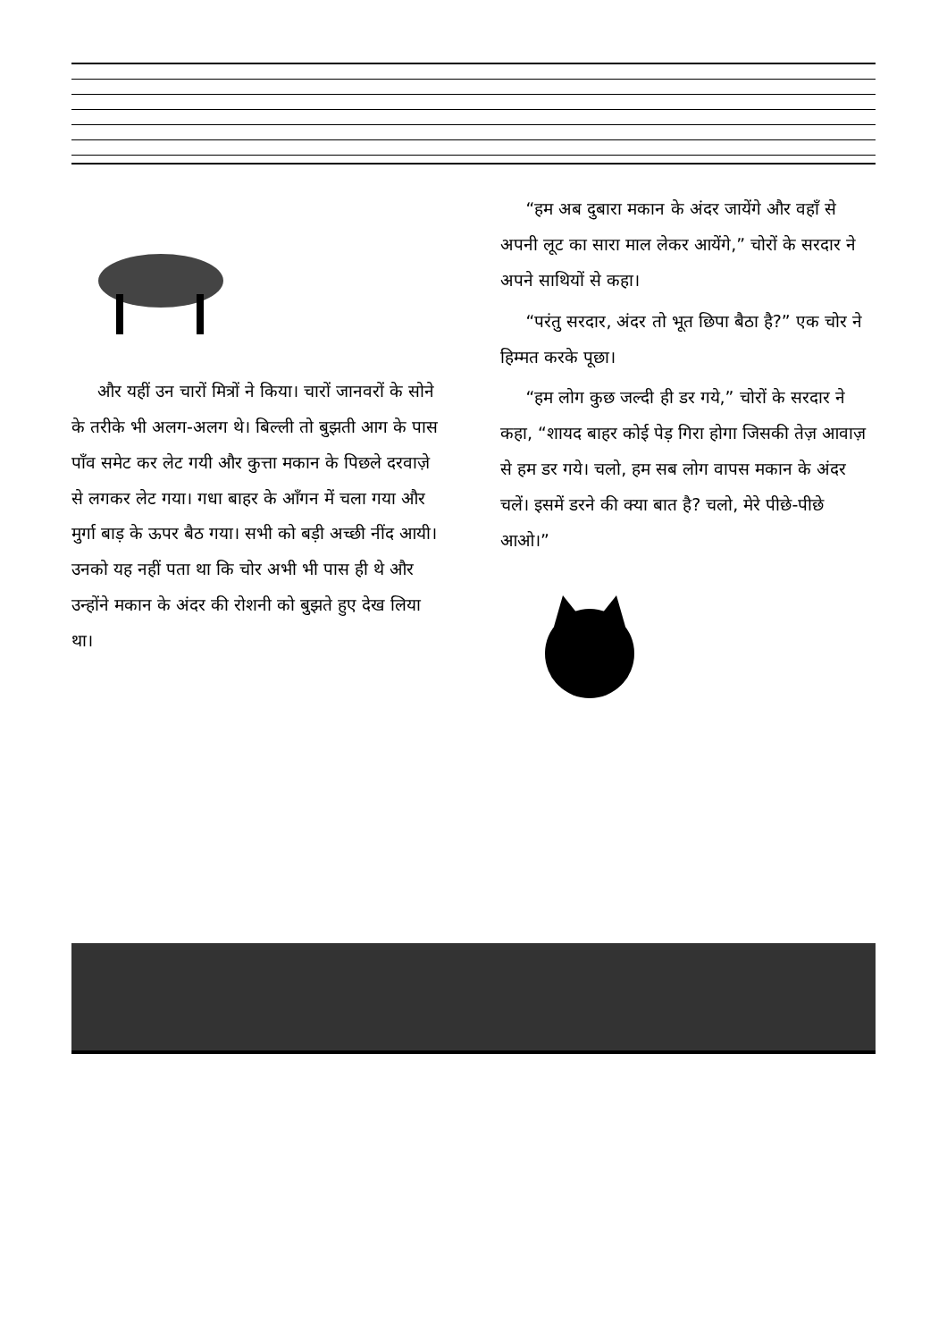और यहीं उन चारों मित्रों ने किया। चारों जानवरों के सोने के तरीके भी अलग-अलग थे। बिल्ली तो बुझती आग के पास पाँव समेट कर लेट गयी और कुत्ता मकान के पिछले दरवाज़े से लगकर लेट गया। गधा बाहर के आँगन में चला गया और मुर्गा बाड़ के ऊपर बैठ गया। सभी को बड़ी अच्छी नींद आयी। उनको यह नहीं पता था कि चोर अभी भी पास ही थे और उन्होंने मकान के अंदर की रोशनी को बुझते हुए देख लिया था।
“हम अब दुबारा मकान के अंदर जायेंगे और वहाँ से अपनी लूट का सारा माल लेकर आयेंगे,” चोरों के सरदार ने अपने साथियों से कहा।
“परंतु सरदार, अंदर तो भूत छिपा बैठा है?” एक चोर ने हिम्मत करके पूछा।
“हम लोग कुछ जल्दी ही डर गये,” चोरों के सरदार ने कहा, “शायद बाहर कोई पेड़ गिरा होगा जिसकी तेज़ आवाज़ से हम डर गये। चलो, हम सब लोग वापस मकान के अंदर चलें। इसमें डरने की क्या बात है? चलो, मेरे पीछे-पीछे आओ।”